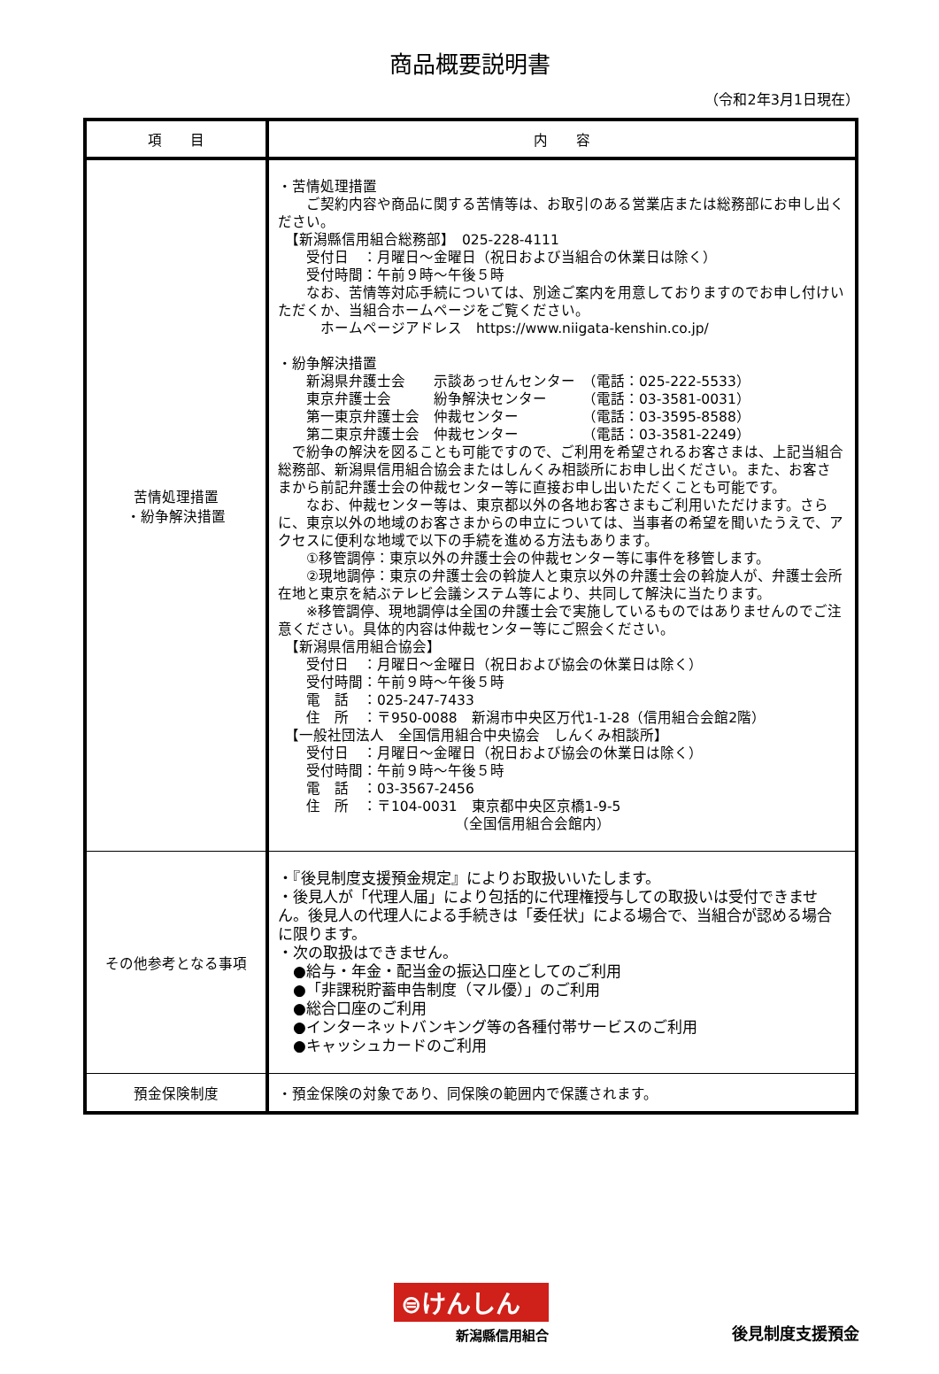商品概要説明書
（令和2年3月1日現在）
| 項 目 | 内 容 |
| --- | --- |
| 苦情処理措置 ・紛争解決措置 | ・苦情処理措置 ご契約内容や商品に関する苦情等は、お取引のある営業店または総務部にお申し出ください。 【新潟縣信用組合総務部】 025-228-4111 受付日 ：月曜日～金曜日（祝日および当組合の休業日は除く） 受付時間：午前９時～午後５時 なお、苦情等対応手続については、別途ご案内を用意しておりますのでお申し付けいただくか、当組合ホームページをご覧ください。 ホームページアドレス https://www.niigata-kenshin.co.jp/ ・紛争解決措置 新潟県弁護士会 示談あっせんセンター （電話：025-222-5533） 東京弁護士会 紛争解決センター （電話：03-3581-0031） 第一東京弁護士会 仲裁センター （電話：03-3595-8588） 第二東京弁護士会 仲裁センター （電話：03-3581-2249） で紛争の解決を図ることも可能ですので、ご利用を希望されるお客さまは、上記当組合総務部、新潟県信用組合協会またはしんくみ相談所にお申し出ください。また、お客さまから前記弁護士会の仲裁センター等に直接お申し出いただくことも可能です。 なお、仲裁センター等は、東京都以外の各地お客さまもご利用いただけます。さらに、東京以外の地域のお客さまからの申立については、当事者の希望を聞いたうえで、アクセスに便利な地域で以下の手続を進める方法もあります。 ①移管調停：東京以外の弁護士会の仲裁センター等に事件を移管します。 ②現地調停：東京の弁護士会の斡旋人と東京以外の弁護士会の斡旋人が、弁護士会所在地と東京を結ぶテレビ会議システム等により、共同して解決に当たります。 ※移管調停、現地調停は全国の弁護士会で実施しているものではありませんのでご注意ください。具体的内容は仲裁センター等にご照会ください。 【新潟県信用組合協会】 受付日 ：月曜日～金曜日（祝日および協会の休業日は除く） 受付時間：午前９時～午後５時 電 話 ：025-247-7433 住 所 ：〒950-0088 新潟市中央区万代1-1-28（信用組合会館2階） 【一般社団法人 全国信用組合中央協会 しんくみ相談所】 受付日 ：月曜日～金曜日（祝日および協会の休業日は除く） 受付時間：午前９時～午後５時 電 話 ：03-3567-2456 住 所 ：〒104-0031 東京都中央区京橋1-9-5 （全国信用組合会館内） |
| その他参考となる事項 | ・『後見制度支援預金規定』によりお取扱いいたします。 ・後見人が「代理人届」により包括的に代理権授与しての取扱いは受付できません。後見人の代理人による手続きは「委任状」による場合で、当組合が認める場合に限ります。 ・次の取扱はできません。 ●給与・年金・配当金の振込口座としてのご利用 ●「非課税貯蓄申告制度（マル優）」のご利用 ●総合口座のご利用 ●インターネットバンキング等の各種付帯サービスのご利用 ●キャッシュカードのご利用 |
| 預金保険制度 | ・預金保険の対象であり、同保険の範囲内で保護されます。 |
⊜けんしん
新潟縣信用組合
後見制度支援預金